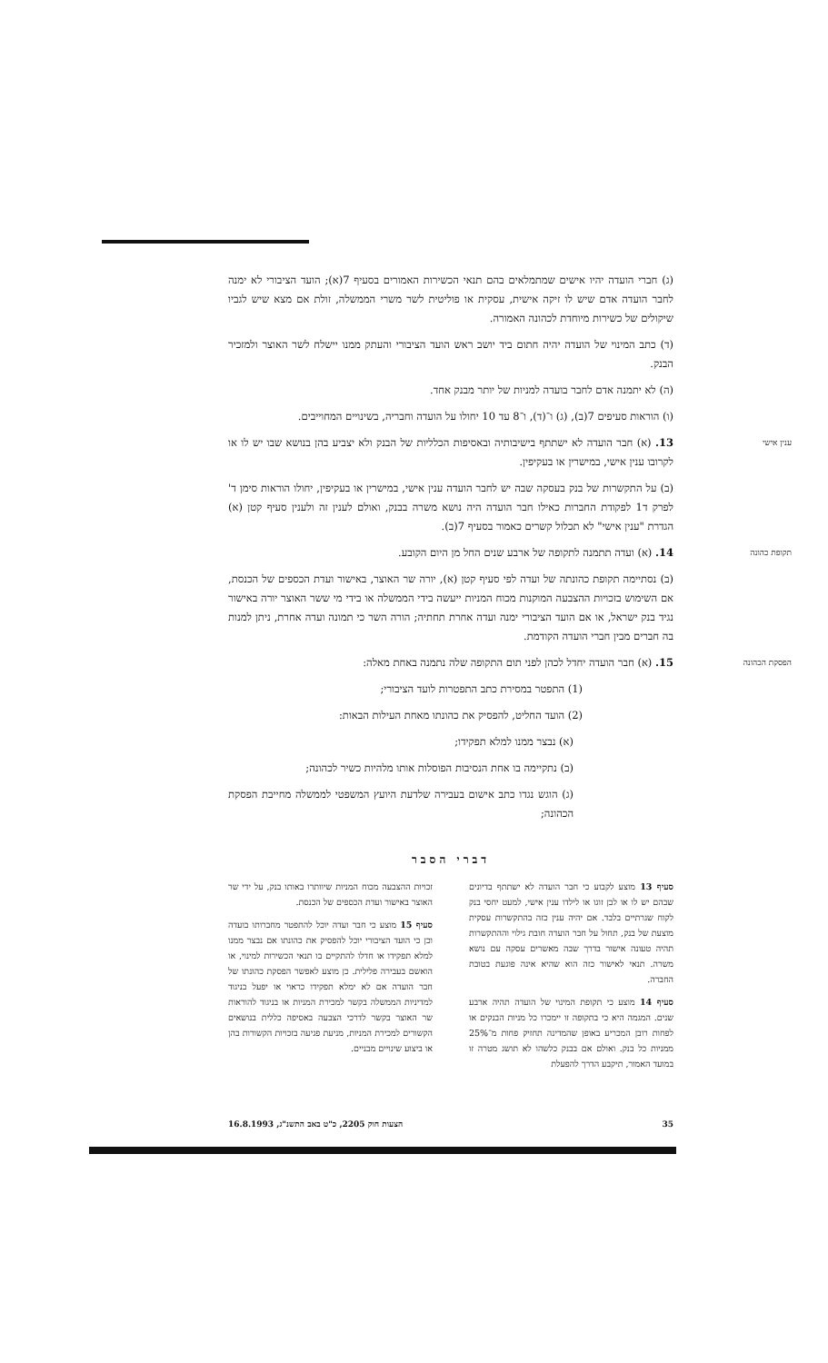(ג) חברי הועדה יהיו אישים שמתמלאים בהם תנאי הכשירות האמורים בסעיף 7(א); הועד הציבורי לא ימנה לחבר הועדה אדם שיש לו זיקה אישית, עסקית או פוליטית לשר משרי הממשלה, זולת אם מצא שיש לגביו שיקולים של כשירות מיוחדת לכהונה האמורה.
(ד) כתב המינוי של הועדה יהיה חתום ביד יושב ראש הועד הציבורי והעתק ממנו יישלח לשר האוצר ולמזכיר הבנק.
(ה) לא יתמנה אדם לחבר בועדה למניות של יותר מבנק אחד.
(ו) הוראות סעיפים 7(ב), (ג) ו־(ד), ו־8 עד 10 יחולו על הועדה וחבריה, בשינויים המחוייבים.
ענין אישי
13. (א) חבר הועדה לא ישתתף בישיבותיה ובאסיפות הכלליות של הבנק ולא יצביע בהן בנושא שבו יש לו או לקרובו ענין אישי, במישרין או בעקיפין.
(ב) על התקשרות של בנק בעסקה שבה יש לחבר הועדה ענין אישי, במישרין או בעקיפין, יחולו הוראות סימן ד' לפרק ד1 לפקודת החברות כאילו חבר הועדה היה נושא משרה בבנק, ואולם לענין זה ולענין סעיף קטן (א) הגדרת "ענין אישי" לא תכלול קשרים כאמור בסעיף 7(ב).
תקופת כהונה
14. (א) ועדה תתמנה לתקופה של ארבע שנים החל מן היום הקובע.
(ב) נסתיימה תקופת כהונתה של ועדה לפי סעיף קטן (א), יורה שר האוצר, באישור ועדת הכספים של הכנסת, אם השימוש בזכויות ההצבעה המוקנות מכוח המניות ייעשה בידי הממשלה או בידי מי ששר האוצר יורה באישור נגיד בנק ישראל, או אם הועד הציבורי ימנה ועדה אחרת תחתיה; הורה השר כי תמונה ועדה אחרת, ניתן למנות בה חברים מבין חברי הועדה הקודמת.
הפסקת הכהונה
15. (א) חבר הועדה יחדל לכהן לפני תום התקופה שלה נתמנה באחת מאלה:
(1) התפטר במסירת כתב התפטרות לועד הציבורי;
(2) הועד החליט, להפסיק את כהונתו מאחת העילות הבאות:
(א) נבצר ממנו למלא תפקידו;
(ב) נתקיימה בו אחת הנסיבות הפוסלות אותו מלהיות כשיר לכהונה;
(ג) הוגש נגדו כתב אישום בעבירה שלדעת היועץ המשפטי לממשלה מחייבת הפסקת הכהונה;
דברי הסבר
סעיף 13 מוצע לקבוע כי חבר הועדה לא ישתתף בדיונים שבהם יש לו או לבן זוגו או לילדו ענין אישי, למעט יחסי בנק לקוח שגרתיים בלבד. אם יהיה ענין כזה בהתקשרות עסקית מוצעת של בנק, תחול על חבר הועדה חובת גילוי וההתקשרות תהיה טעונה אישור בדרך שבה מאשרים עסקה עם נושא משרה. תנאי לאישור כזה הוא שהיא אינה פוגעת בטובת החברה.
סעיף 14 מוצע כי תקופת המינוי של הועדה תהיה ארבע שנים. המגמה היא כי בתקופה זו יימכרו כל מניות הבנקים או לפחות רובן המכריע באופן שהמדינה תחזיק פחות מ־25% ממניות כל בנק. ואולם אם בבנק כלשהו לא תושג מטרה זו במועד האמור, תיקבע הדרך להפעלת
זכויות ההצבעה מכוח המניות שיוותרו באותו בנק, על ידי שר האוצר באישור ועדת הכספים של הכנסת.
סעיף 15 מוצע כי חבר ועדה יוכל להתפטר מחברותו בועדה וכן כי הועד הציבורי יוכל להפסיק את כהונתו אם נבצר ממנו למלא תפקידו או חדלו להתקיים בו תנאי הכשירות למינוי, או הואשם בעבירה פלילית. כן מוצע לאפשר הפסקת כהונתו של חבר הועדה אם לא ימלא תפקידו כראוי או יפעל בניגוד למדיניות הממשלה בקשר למכירת המניות או בניגוד להוראות שר האוצר בקשר לדרכי הצבעה באסיפה כללית בנושאים הקשורים למכירת המניות, מניעת פגיעה בזכויות הקשורות בהן או ביצוע שינויים מבניים.
35 הצעות חוק 2205, כ"ט באב התשנ"ג, 16.8.1993